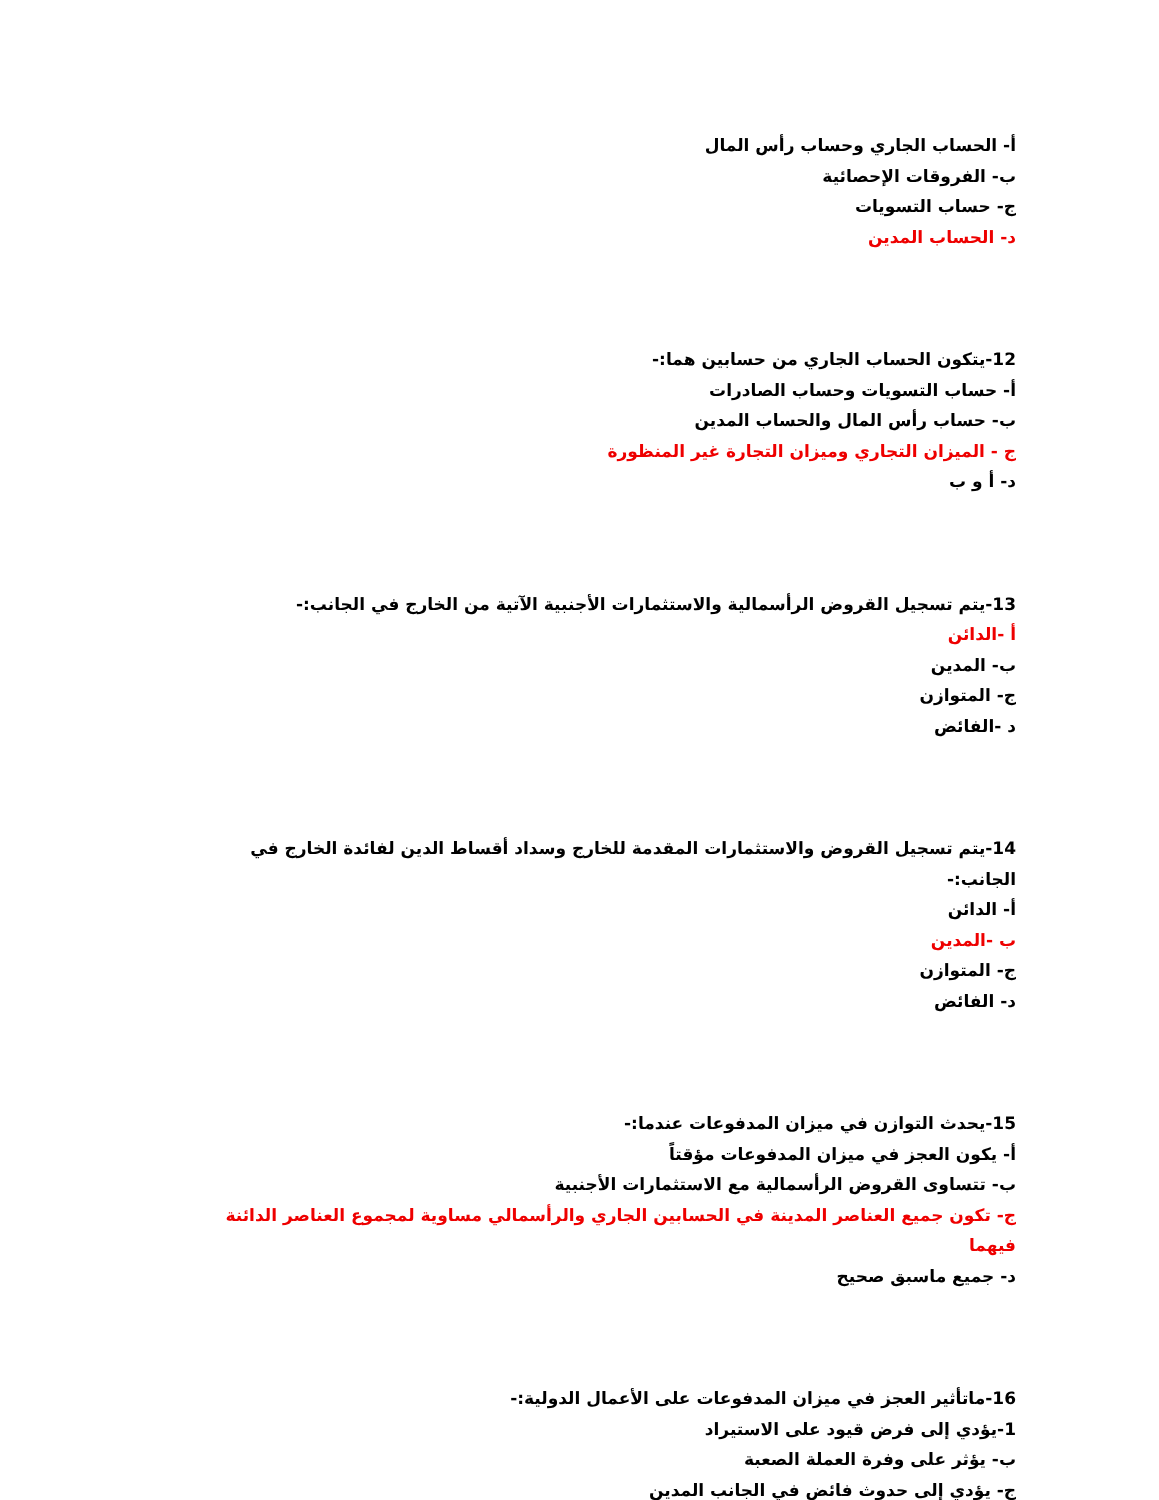أ- الحساب الجاري وحساب رأس المال
ب- الفروقات الإحصائية
ج- حساب التسويات
د- الحساب المدين
12-يتكون الحساب الجاري من حسابين هما:-
أ- حساب التسويات وحساب الصادرات
ب- حساب رأس المال والحساب المدين
ج - الميزان التجاري وميزان التجارة غير المنظورة
د- أ و ب
13-يتم تسجيل القروض الرأسمالية والاستثمارات الأجنبية الآتية من الخارج في الجانب:-
أ -الدائن
ب- المدين
ج- المتوازن
د -الفائض
14-يتم تسجيل القروض والاستثمارات المقدمة للخارج وسداد أقساط الدين لفائدة الخارج في الجانب:-
أ- الدائن
ب -المدين
ج- المتوازن
د- الفائض
15-يحدث التوازن في ميزان المدفوعات عندما:-
أ- يكون العجز في ميزان المدفوعات مؤقتاً
ب- تتساوى القروض الرأسمالية مع الاستثمارات الأجنبية
ج- تكون جميع العناصر المدينة في الحسابين الجاري والرأسمالي مساوية لمجموع العناصر الدائنة فيهما
د- جميع ماسبق صحيح
16-ماتأثير العجز في ميزان المدفوعات على الأعمال الدولية:-
1-يؤدي إلى فرض قيود على الاستيراد
ب- يؤثر على وفرة العملة الصعبة
ج- يؤدي إلى حدوث فائض في الجانب المدين